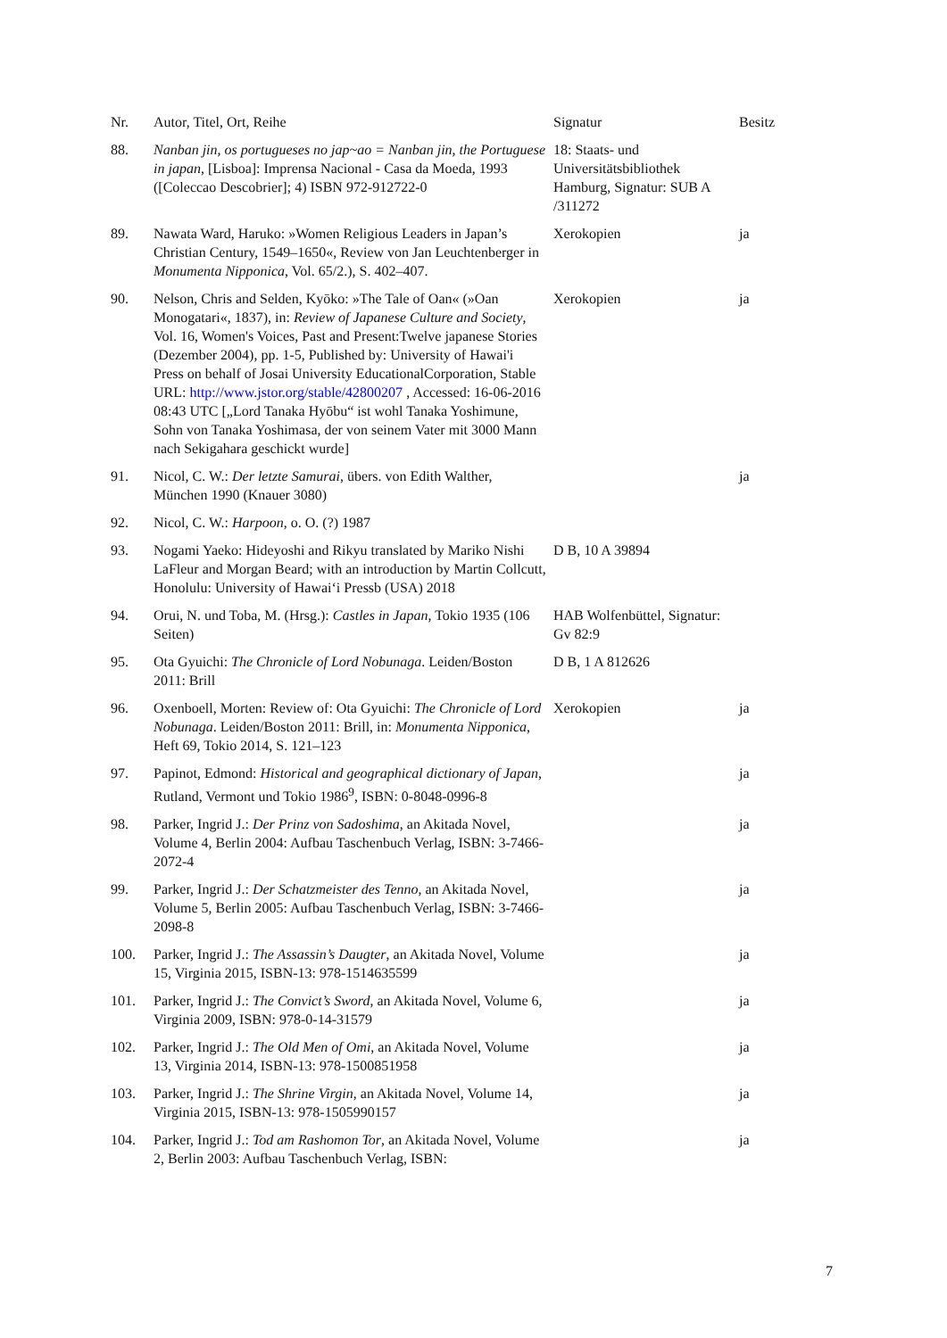| Nr. | Autor, Titel, Ort, Reihe | Signatur | Besitz |
| --- | --- | --- | --- |
| 88. | Nanban jin, os portugueses no jap~ao = Nanban jin, the Portuguese in japan , [Lisboa]: Imprensa Nacional - Casa da Moeda, 1993 ([Coleccao Descobrier]; 4) ISBN 972-912722-0 | 18: Staats- und Universitätsbibliothek Hamburg, Signatur: SUB A /311272 | |
| 89. | Nawata Ward, Haruko: »Women Religious Leaders in Japan’s Christian Century, 1549–1650«, Review von Jan Leuchtenberger in Monumenta Nipponica , Vol. 65/2.), S. 402–407. | Xerokopien | ja |
| 90. | Nelson, Chris and Selden, Kyōko: »The Tale of Oan« (»Oan Monogatari«, 1837), in: Review of Japanese Culture and Society , Vol. 16, Women's Voices, Past and Present:Twelve japanese Stories (Dezember 2004), pp. 1-5, Published by: University of Hawai'i Press on behalf of Josai University EducationalCorporation, Stable URL: http://www.jstor.org/stable/42800207 , Accessed: 16-06-2016 08:43 UTC [„Lord Tanaka Hyōbu“ ist wohl Tanaka Yoshimune, Sohn von Tanaka Yoshimasa, der von seinem Vater mit 3000 Mann nach Sekigahara geschickt wurde] | Xerokopien | ja |
| 91. | Nicol, C. W.: Der letzte Samurai , übers. von Edith Walther, München 1990 (Knauer 3080) | | ja |
| 92. | Nicol, C. W.: Harpoon , o. O. (?) 1987 | | |
| 93. | Nogami Yaeko: Hideyoshi and Rikyu translated by Mariko Nishi LaFleur and Morgan Beard; with an introduction by Martin Collcutt, Honolulu: University of Hawai‘i Pressb (USA) 2018 | D B, 10 A 39894 | |
| 94. | Orui, N. und Toba, M. (Hrsg.): Castles in Japan , Tokio 1935 (106 Seiten) | HAB Wolfenbüttel, Signatur: Gv 82:9 | |
| 95. | Ota Gyuichi: The Chronicle of Lord Nobunaga . Leiden/Boston 2011: Brill | D B, 1 A 812626 | |
| 96. | Oxenboell, Morten: Review of: Ota Gyuichi: The Chronicle of Lord Nobunaga . Leiden/Boston 2011: Brill, in: Monumenta Nipponica , Heft 69, Tokio 2014, S. 121–123 | Xerokopien | ja |
| 97. | Papinot, Edmond: Historical and geographical dictionary of Japan , Rutland, Vermont und Tokio 1986<sup>9</sup>, ISBN: 0-8048-0996-8 | | ja |
| 98. | Parker, Ingrid J.: Der Prinz von Sadoshima , an Akitada Novel, Volume 4, Berlin 2004: Aufbau Taschenbuch Verlag, ISBN: 3-7466-2072-4 | | ja |
| 99. | Parker, Ingrid J.: Der Schatzmeister des Tenno , an Akitada Novel, Volume 5, Berlin 2005: Aufbau Taschenbuch Verlag, ISBN: 3-7466-2098-8 | | ja |
| 100. | Parker, Ingrid J.: The Assassin’s Daugter , an Akitada Novel, Volume 15, Virginia 2015, ISBN-13: 978-1514635599 | | ja |
| 101. | Parker, Ingrid J.: The Convict’s Sword , an Akitada Novel, Volume 6, Virginia 2009, ISBN: 978-0-14-31579 | | ja |
| 102. | Parker, Ingrid J.: The Old Men of Omi , an Akitada Novel, Volume 13, Virginia 2014, ISBN-13: 978-1500851958 | | ja |
| 103. | Parker, Ingrid J.: The Shrine Virgin , an Akitada Novel, Volume 14, Virginia 2015, ISBN-13: 978-1505990157 | | ja |
| 104. | Parker, Ingrid J.: Tod am Rashomon Tor , an Akitada Novel, Volume 2, Berlin 2003: Aufbau Taschenbuch Verlag, ISBN: | | ja |
7